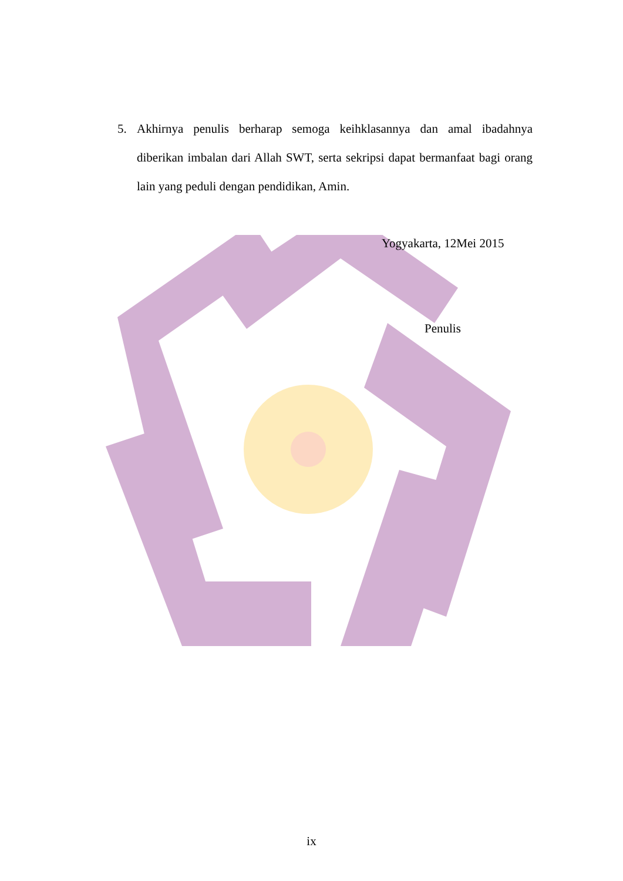5. Akhirnya penulis berharap semoga keihklasannya dan amal ibadahnya diberikan imbalan dari Allah SWT, serta sekripsi dapat bermanfaat bagi orang lain yang peduli dengan pendidikan, Amin.
Yogyakarta, 12Mei 2015
Penulis
ix